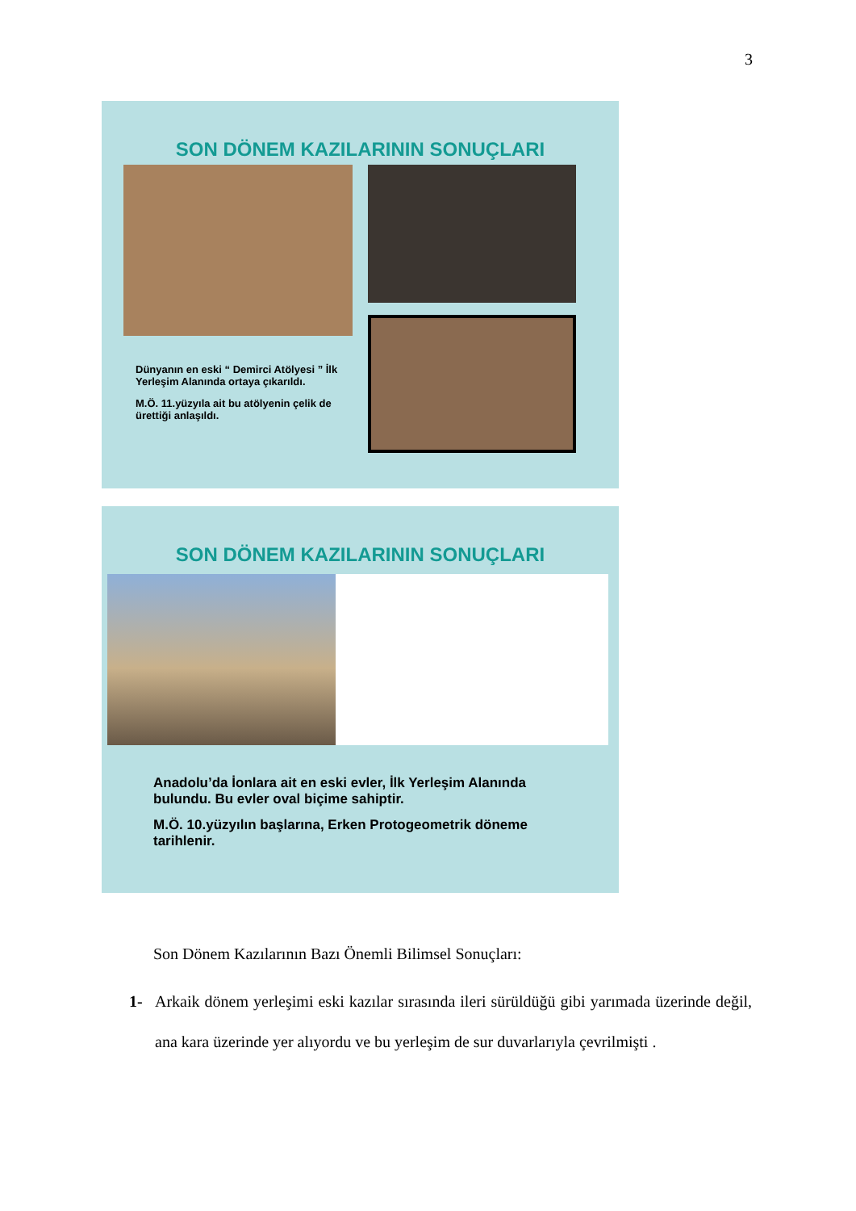3
SON DÖNEM KAZILARININ SONUÇLARI
Dünyanın en eski “ Demirci Atölyesi ” İlk Yerleşim Alanında ortaya çıkarıldı.
M.Ö. 11.yüzyıla ait bu atölyenin çelik de ürettiği anlaşıldı.
SON DÖNEM KAZILARININ SONUÇLARI
Anadolu’da İonlara ait en eski evler, İlk Yerleşim Alanında bulundu. Bu evler oval biçime sahiptir.
M.Ö. 10.yüzyılın başlarına, Erken Protogeometrik döneme tarihlenir.
Son Dönem Kazılarının Bazı Önemli Bilimsel Sonuçları:
1- Arkaik dönem yerleşimi eski kazılar sırasında ileri sürüldüğü gibi yarımada üzerinde değil, ana kara üzerinde yer alıyordu ve bu yerleşim de sur duvarlarıyla çevrilmişti .